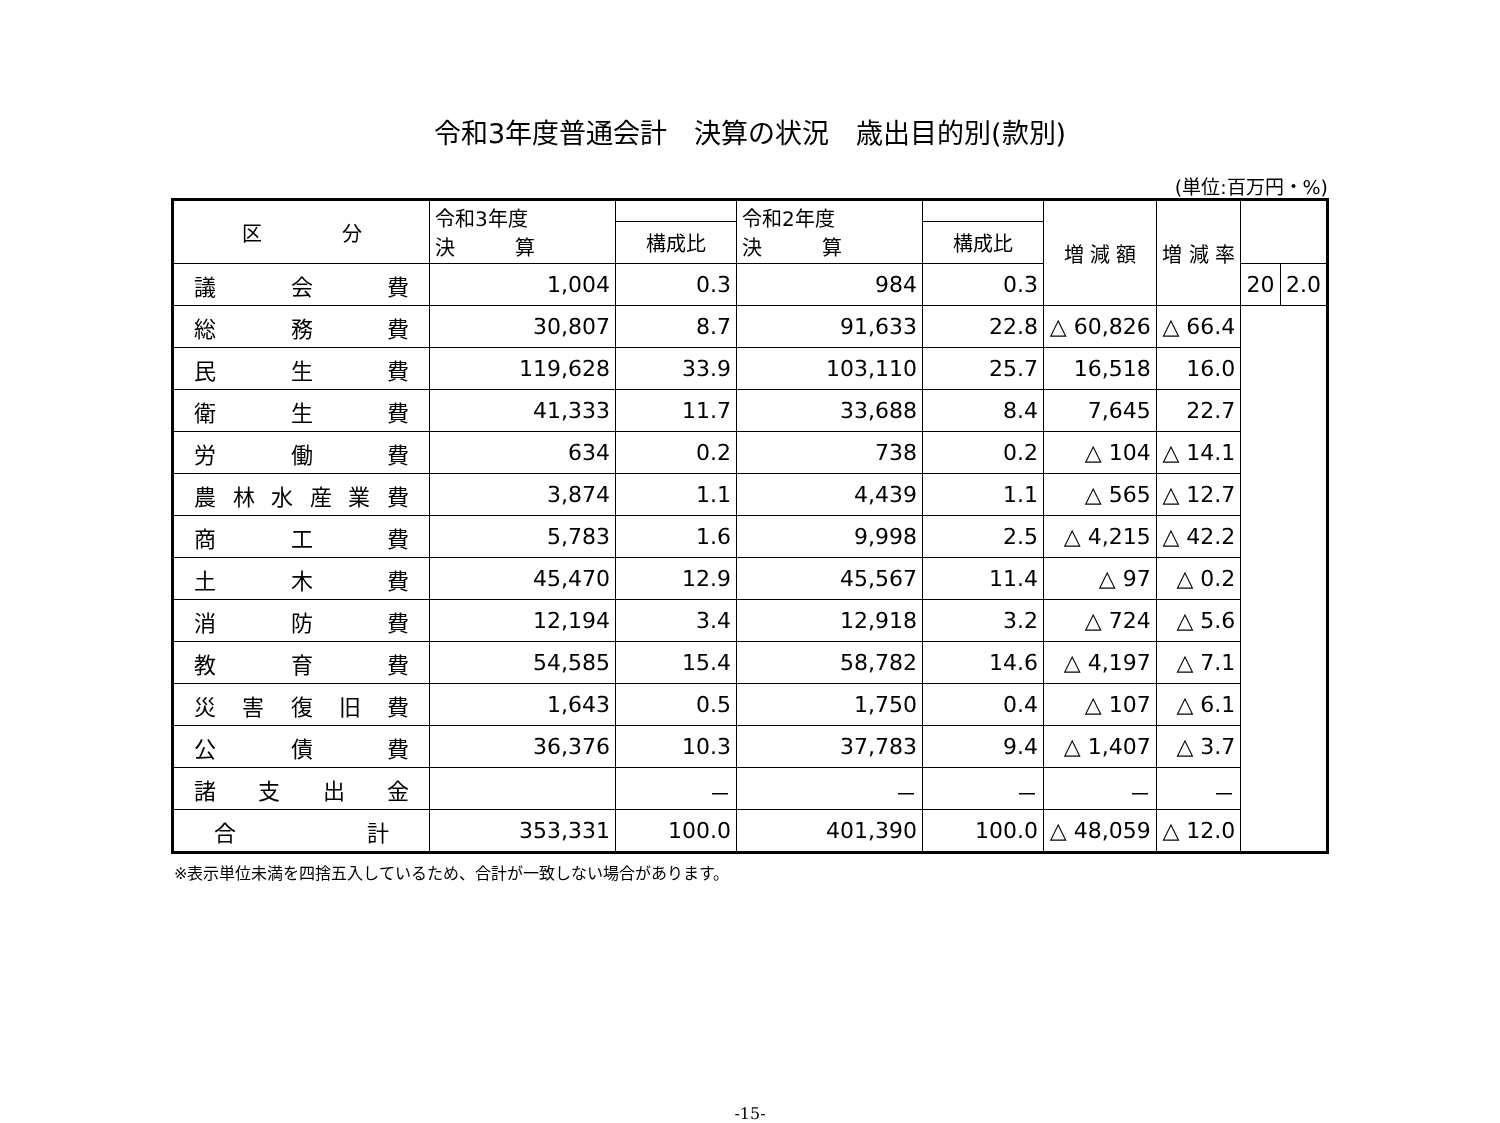令和3年度普通会計　決算の状況　歳出目的別(款別)
(単位:百万円・%)
| 区 分 | 令和3年度 決 算 | | 令和2年度 決 算 | | 増 減 額 | 増 減 率 | | |
| --- | --- | --- | --- | --- | --- | --- | --- | --- |
| | | 構成比 | | 構成比 | | | | |
| 議会費 | 1,004 | 0.3 | 984 | 0.3 | | | 20 | 2.0 |
| 総務費 | 30,807 | 8.7 | 91,633 | 22.8 | △ 60,826 | △ 66.4 | | |
| 民生費 | 119,628 | 33.9 | 103,110 | 25.7 | 16,518 | 16.0 | | |
| 衛生費 | 41,333 | 11.7 | 33,688 | 8.4 | 7,645 | 22.7 | | |
| 労働費 | 634 | 0.2 | 738 | 0.2 | △ 104 | △ 14.1 | | |
| 農林水産業費 | 3,874 | 1.1 | 4,439 | 1.1 | △ 565 | △ 12.7 | | |
| 商工費 | 5,783 | 1.6 | 9,998 | 2.5 | △ 4,215 | △ 42.2 | | |
| 土木費 | 45,470 | 12.9 | 45,567 | 11.4 | △ 97 | △ 0.2 | | |
| 消防費 | 12,194 | 3.4 | 12,918 | 3.2 | △ 724 | △ 5.6 | | |
| 教育費 | 54,585 | 15.4 | 58,782 | 14.6 | △ 4,197 | △ 7.1 | | |
| 災害復旧費 | 1,643 | 0.5 | 1,750 | 0.4 | △ 107 | △ 6.1 | | |
| 公債費 | 36,376 | 10.3 | 37,783 | 9.4 | △ 1,407 | △ 3.7 | | |
| 諸支出金 | | － | － | － | － | － | | |
| 合計 | 353,331 | 100.0 | 401,390 | 100.0 | △ 48,059 | △ 12.0 | | |
※表示単位未満を四捨五入しているため、合計が一致しない場合があります。
-15-